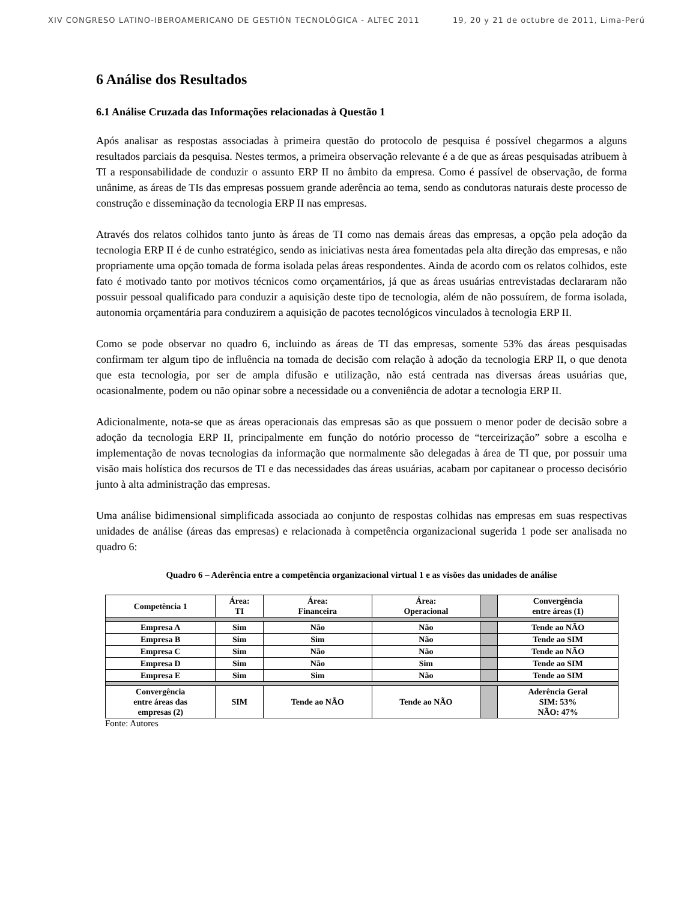XIV CONGRESO LATINO-IBEROAMERICANO DE GESTIÓN TECNOLÓGICA - ALTEC 2011 19, 20 y 21 de octubre de 2011, Lima-Perú
6 Análise dos Resultados
6.1 Análise Cruzada das Informações relacionadas à Questão 1
Após analisar as respostas associadas à primeira questão do protocolo de pesquisa é possível chegarmos a alguns resultados parciais da pesquisa. Nestes termos, a primeira observação relevante é a de que as áreas pesquisadas atribuem à TI a responsabilidade de conduzir o assunto ERP II no âmbito da empresa. Como é passível de observação, de forma unânime, as áreas de TIs das empresas possuem grande aderência ao tema, sendo as condutoras naturais deste processo de construção e disseminação da tecnologia ERP II nas empresas.
Através dos relatos colhidos tanto junto às áreas de TI como nas demais áreas das empresas, a opção pela adoção da tecnologia ERP II é de cunho estratégico, sendo as iniciativas nesta área fomentadas pela alta direção das empresas, e não propriamente uma opção tomada de forma isolada pelas áreas respondentes. Ainda de acordo com os relatos colhidos, este fato é motivado tanto por motivos técnicos como orçamentários, já que as áreas usuárias entrevistadas declararam não possuir pessoal qualificado para conduzir a aquisição deste tipo de tecnologia, além de não possuírem, de forma isolada, autonomia orçamentária para conduzirem a aquisição de pacotes tecnológicos vinculados à tecnologia ERP II.
Como se pode observar no quadro 6, incluindo as áreas de TI das empresas, somente 53% das áreas pesquisadas confirmam ter algum tipo de influência na tomada de decisão com relação à adoção da tecnologia ERP II, o que denota que esta tecnologia, por ser de ampla difusão e utilização, não está centrada nas diversas áreas usuárias que, ocasionalmente, podem ou não opinar sobre a necessidade ou a conveniência de adotar a tecnologia ERP II.
Adicionalmente, nota-se que as áreas operacionais das empresas são as que possuem o menor poder de decisão sobre a adoção da tecnologia ERP II, principalmente em função do notório processo de “terceirização” sobre a escolha e implementação de novas tecnologias da informação que normalmente são delegadas à área de TI que, por possuir uma visão mais holística dos recursos de TI e das necessidades das áreas usuárias, acabam por capitanear o processo decisório junto à alta administração das empresas.
Uma análise bidimensional simplificada associada ao conjunto de respostas colhidas nas empresas em suas respectivas unidades de análise (áreas das empresas) e relacionada à competência organizacional sugerida 1 pode ser analisada no quadro 6:
Quadro 6 – Aderência entre a competência organizacional virtual 1 e as visões das unidades de análise
| Competência 1 | Área: TI | Área: Financeira | Área: Operacional | | Convergência entre áreas (1) |
| Empresa A | Sim | Não | Não | | Tende ao NÃO |
| Empresa B | Sim | Sim | Não | | Tende ao SIM |
| Empresa C | Sim | Não | Não | | Tende ao NÃO |
| Empresa D | Sim | Não | Sim | | Tende ao SIM |
| Empresa E | Sim | Sim | Não | | Tende ao SIM |
| Convergência entre áreas das empresas (2) | SIM | Tende ao NÃO | Tende ao NÃO | | Aderência Geral SIM: 53% NÃO: 47% |
Fonte: Autores